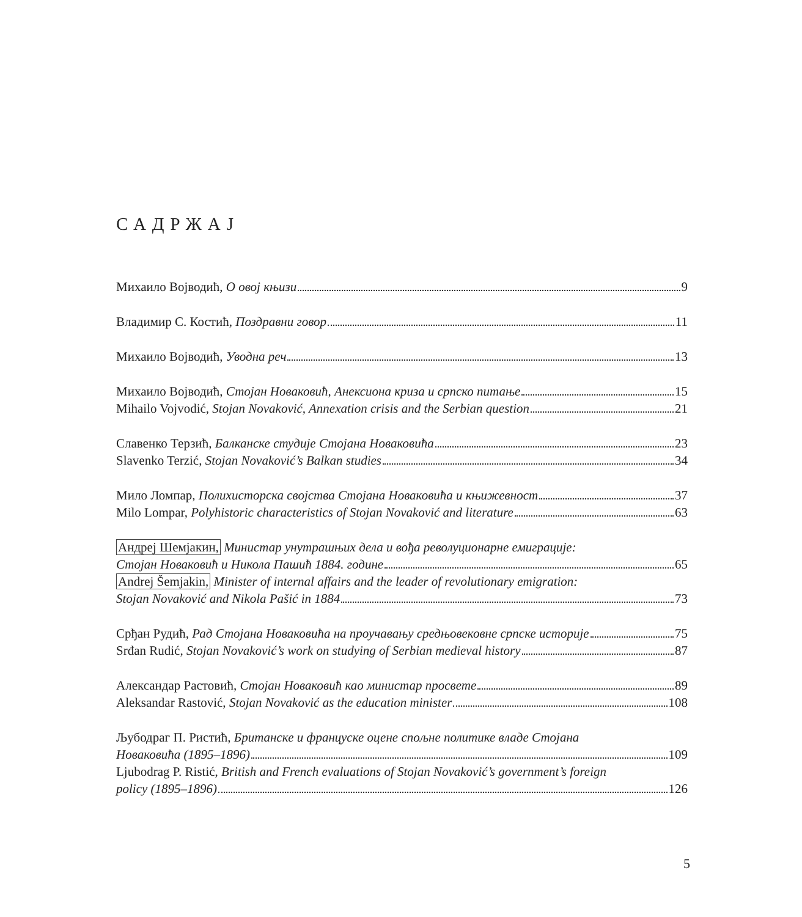САДРЖАЈ
Михаило Војводић, О овој књизи 9
Владимир С. Костић, Поздравни говор 11
Михаило Војводић, Уводна реч 13
Михаило Војводић, Стојан Новаковић, Анексиона криза и српско питање 15
Mihailo Vojvodić, Stojan Novaković, Annexation crisis and the Serbian question 21
Славенко Терзић, Балканске студије Стојана Новаковића 23
Slavenko Terzić, Stojan Novaković’s Balkan studies 34
Мило Ломпар, Полихисторска својства Стојана Новаковића и књижевност 37
Milo Lompar, Polyhistoric characteristics of Stojan Novaković and literature 63
Андреј Шемјакин, Министар унутрашњих дела и вођа револуционарне емиграције:
Стојан Новаковић и Никола Пашић 1884. године 65
Andrej Šemjakin, Minister of internal affairs and the leader of revolutionary emigration:
Stojan Novaković and Nikola Pašić in 1884 73
Срђан Рудић, Рад Стојана Новаковића на проучавању средњовековне српске историје 75
Srđan Rudić, Stojan Novaković’s work on studying of Serbian medieval history 87
Александар Растовић, Стојан Новаковић као министар просвете 89
Aleksandar Rastović, Stojan Novaković as the education minister 108
Љубодраг П. Ристић, Британске и француске оцене спољне политике владе Стојана
Новаковића (1895–1896) 109
Ljubodrag P. Ristić, British and French evaluations of Stojan Novaković’s government’s foreign
policy (1895–1896) 126
5